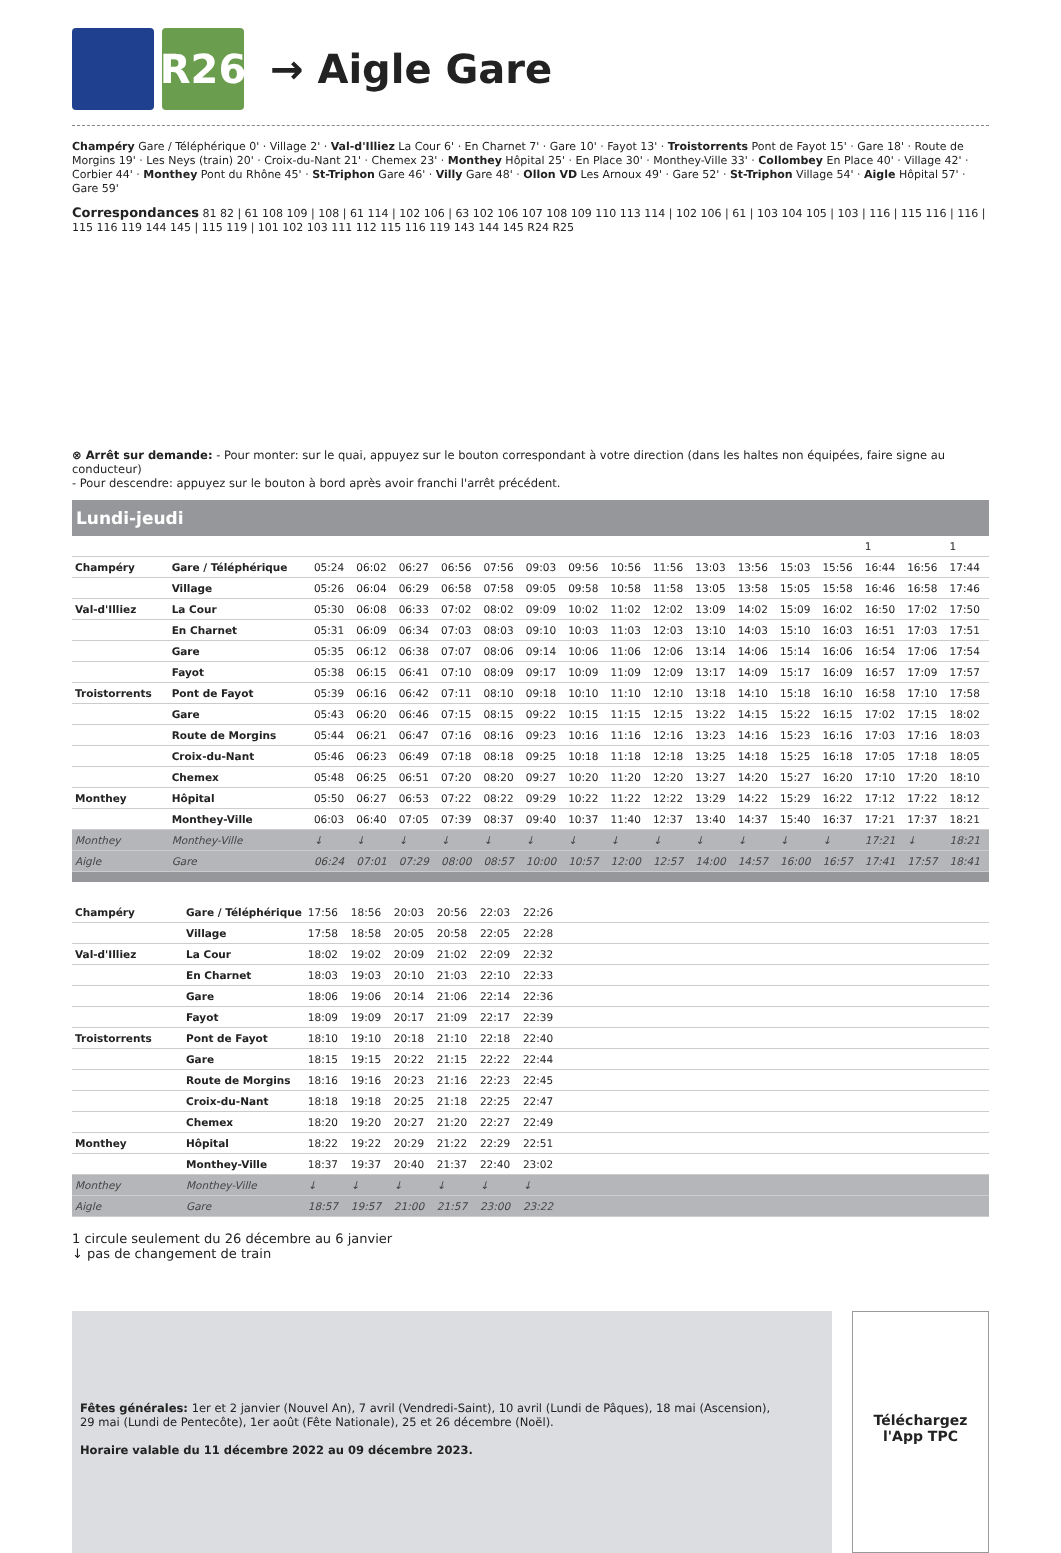R26
→ Aigle Gare
Champéry Gare / Téléphérique 0' · Village 2' · Val-d'Illiez La Cour 6' · En Charnet 7' · Gare 10' · Fayot 13' · Troistorrents Pont de Fayot 15' · Gare 18' · Route de Morgins 19' · Les Neys (train) 20' · Croix-du-Nant 21' · Chemex 23' · Monthey Hôpital 25' · En Place 30' · Monthey-Ville 33' · Collombey En Place 40' · Village 42' · Corbier 44' · Monthey Pont du Rhône 45' · St-Triphon Gare 46' · Villy Gare 48' · Ollon VD Les Arnoux 49' · Gare 52' · St-Triphon Village 54' · Aigle Hôpital 57' · Gare 59'
Correspondances 81 82 | 61 108 109 | 108 | 61 114 | 102 106 | 63 102 106 107 108 109 110 113 114 | 102 106 | 61 | 103 104 105 | 103 | 116 | 115 116 | 116 | 115 116 119 144 145 | 115 119 | 101 102 103 111 112 115 116 119 143 144 145 R24 R25
⊗ Arrêt sur demande: - Pour monter: sur le quai, appuyez sur le bouton correspondant à votre direction (dans les haltes non équipées, faire signe au conducteur)
- Pour descendre: appuyez sur le bouton à bord après avoir franchi l'arrêt précédent.
Lundi-jeudi
| | | | | | | | | | | | | | | | 1 | | 1 |
| Champéry | Gare / Téléphérique | 05:24 | 06:02 | 06:27 | 06:56 | 07:56 | 09:03 | 09:56 | 10:56 | 11:56 | 13:03 | 13:56 | 15:03 | 15:56 | 16:44 | 16:56 | 17:44 |
| | Village | 05:26 | 06:04 | 06:29 | 06:58 | 07:58 | 09:05 | 09:58 | 10:58 | 11:58 | 13:05 | 13:58 | 15:05 | 15:58 | 16:46 | 16:58 | 17:46 |
| Val-d'Illiez | La Cour | 05:30 | 06:08 | 06:33 | 07:02 | 08:02 | 09:09 | 10:02 | 11:02 | 12:02 | 13:09 | 14:02 | 15:09 | 16:02 | 16:50 | 17:02 | 17:50 |
| | En Charnet | 05:31 | 06:09 | 06:34 | 07:03 | 08:03 | 09:10 | 10:03 | 11:03 | 12:03 | 13:10 | 14:03 | 15:10 | 16:03 | 16:51 | 17:03 | 17:51 |
| | Gare | 05:35 | 06:12 | 06:38 | 07:07 | 08:06 | 09:14 | 10:06 | 11:06 | 12:06 | 13:14 | 14:06 | 15:14 | 16:06 | 16:54 | 17:06 | 17:54 |
| | Fayot | 05:38 | 06:15 | 06:41 | 07:10 | 08:09 | 09:17 | 10:09 | 11:09 | 12:09 | 13:17 | 14:09 | 15:17 | 16:09 | 16:57 | 17:09 | 17:57 |
| Troistorrents | Pont de Fayot | 05:39 | 06:16 | 06:42 | 07:11 | 08:10 | 09:18 | 10:10 | 11:10 | 12:10 | 13:18 | 14:10 | 15:18 | 16:10 | 16:58 | 17:10 | 17:58 |
| | Gare | 05:43 | 06:20 | 06:46 | 07:15 | 08:15 | 09:22 | 10:15 | 11:15 | 12:15 | 13:22 | 14:15 | 15:22 | 16:15 | 17:02 | 17:15 | 18:02 |
| | Route de Morgins | 05:44 | 06:21 | 06:47 | 07:16 | 08:16 | 09:23 | 10:16 | 11:16 | 12:16 | 13:23 | 14:16 | 15:23 | 16:16 | 17:03 | 17:16 | 18:03 |
| | Croix-du-Nant | 05:46 | 06:23 | 06:49 | 07:18 | 08:18 | 09:25 | 10:18 | 11:18 | 12:18 | 13:25 | 14:18 | 15:25 | 16:18 | 17:05 | 17:18 | 18:05 |
| | Chemex | 05:48 | 06:25 | 06:51 | 07:20 | 08:20 | 09:27 | 10:20 | 11:20 | 12:20 | 13:27 | 14:20 | 15:27 | 16:20 | 17:10 | 17:20 | 18:10 |
| Monthey | Hôpital | 05:50 | 06:27 | 06:53 | 07:22 | 08:22 | 09:29 | 10:22 | 11:22 | 12:22 | 13:29 | 14:22 | 15:29 | 16:22 | 17:12 | 17:22 | 18:12 |
| | Monthey-Ville | 06:03 | 06:40 | 07:05 | 07:39 | 08:37 | 09:40 | 10:37 | 11:40 | 12:37 | 13:40 | 14:37 | 15:40 | 16:37 | 17:21 | 17:37 | 18:21 |
| Monthey | Monthey-Ville | ↓ | ↓ | ↓ | ↓ | ↓ | ↓ | ↓ | ↓ | ↓ | ↓ | ↓ | ↓ | ↓ | 17:21 | ↓ | 18:21 |
| Aigle | Gare | 06:24 | 07:01 | 07:29 | 08:00 | 08:57 | 10:00 | 10:57 | 12:00 | 12:57 | 14:00 | 14:57 | 16:00 | 16:57 | 17:41 | 17:57 | 18:41 |
| Champéry | Gare / Téléphérique | 17:56 | 18:56 | 20:03 | 20:56 | 22:03 | 22:26 | |
| | Village | 17:58 | 18:58 | 20:05 | 20:58 | 22:05 | 22:28 | |
| Val-d'Illiez | La Cour | 18:02 | 19:02 | 20:09 | 21:02 | 22:09 | 22:32 | |
| | En Charnet | 18:03 | 19:03 | 20:10 | 21:03 | 22:10 | 22:33 | |
| | Gare | 18:06 | 19:06 | 20:14 | 21:06 | 22:14 | 22:36 | |
| | Fayot | 18:09 | 19:09 | 20:17 | 21:09 | 22:17 | 22:39 | |
| Troistorrents | Pont de Fayot | 18:10 | 19:10 | 20:18 | 21:10 | 22:18 | 22:40 | |
| | Gare | 18:15 | 19:15 | 20:22 | 21:15 | 22:22 | 22:44 | |
| | Route de Morgins | 18:16 | 19:16 | 20:23 | 21:16 | 22:23 | 22:45 | |
| | Croix-du-Nant | 18:18 | 19:18 | 20:25 | 21:18 | 22:25 | 22:47 | |
| | Chemex | 18:20 | 19:20 | 20:27 | 21:20 | 22:27 | 22:49 | |
| Monthey | Hôpital | 18:22 | 19:22 | 20:29 | 21:22 | 22:29 | 22:51 | |
| | Monthey-Ville | 18:37 | 19:37 | 20:40 | 21:37 | 22:40 | 23:02 | |
| Monthey | Monthey-Ville | ↓ | ↓ | ↓ | ↓ | ↓ | ↓ | |
| Aigle | Gare | 18:57 | 19:57 | 21:00 | 21:57 | 23:00 | 23:22 | |
1 circule seulement du 26 décembre au 6 janvier
↓ pas de changement de train
Fêtes générales: 1er et 2 janvier (Nouvel An), 7 avril (Vendredi-Saint), 10 avril (Lundi de Pâques), 18 mai (Ascension),
29 mai (Lundi de Pentecôte), 1er août (Fête Nationale), 25 et 26 décembre (Noël).
Horaire valable du 11 décembre 2022 au 09 décembre 2023.
Téléchargez l'App TPC